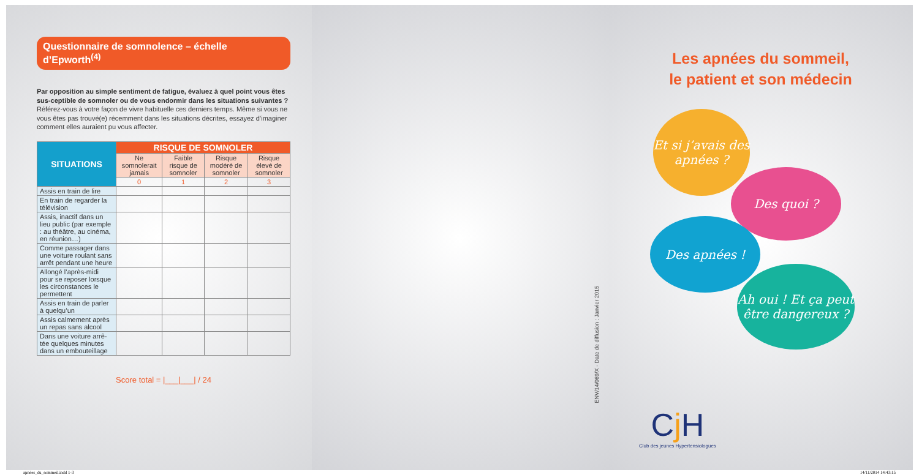Questionnaire de somnolence – échelle d’Epworth<sup>(4)</sup>
Par opposition au simple sentiment de fatigue, évaluez à quel point vous êtes sus-ceptible de somnoler ou de vous endormir dans les situations suivantes ?
Référez-vous à votre façon de vivre habituelle ces derniers temps. Même si vous ne vous êtes pas trouvé(e) récemment dans les situations décrites, essayez d’imaginer comment elles auraient pu vous affecter.
| SITUATIONS | RISQUE DE SOMNOLER | | | |
| --- | --- | --- | --- | --- |
| | Ne somnolerait jamais | Faible risque de somnoler | Risque modéré de somnoler | Risque élevé de somnoler |
| | 0 | 1 | 2 | 3 |
| Assis en train de lire | | | | |
| En train de regarder la télévision | | | | |
| Assis, inactif dans un lieu public (par exemple : au théâtre, au cinéma, en réunion…) | | | | |
| Comme passager dans une voiture roulant sans arrêt pendant une heure | | | | |
| Allongé l’après-midi pour se reposer lorsque les circonstances le permettent | | | | |
| Assis en train de parler à quelqu’un | | | | |
| Assis calmement après un repas sans alcool | | | | |
| Dans une voiture arrê-tée quelques minutes dans un embouteillage | | | | |
Score total = |___|___| / 24
ENV/14/069/X - Date de diffusion : Janvier 2015
Les apnées du sommeil,
le patient et son médecin
Et si j’avais des apnées ?
Des quoi ?
Des apnées !
Ah oui ! Et ça peut être dangereux ?
Cj H
Club des jeunes Hypertensiologues
apnées_du_sommeil.indd 1-3 14/11/2014 14:43:15